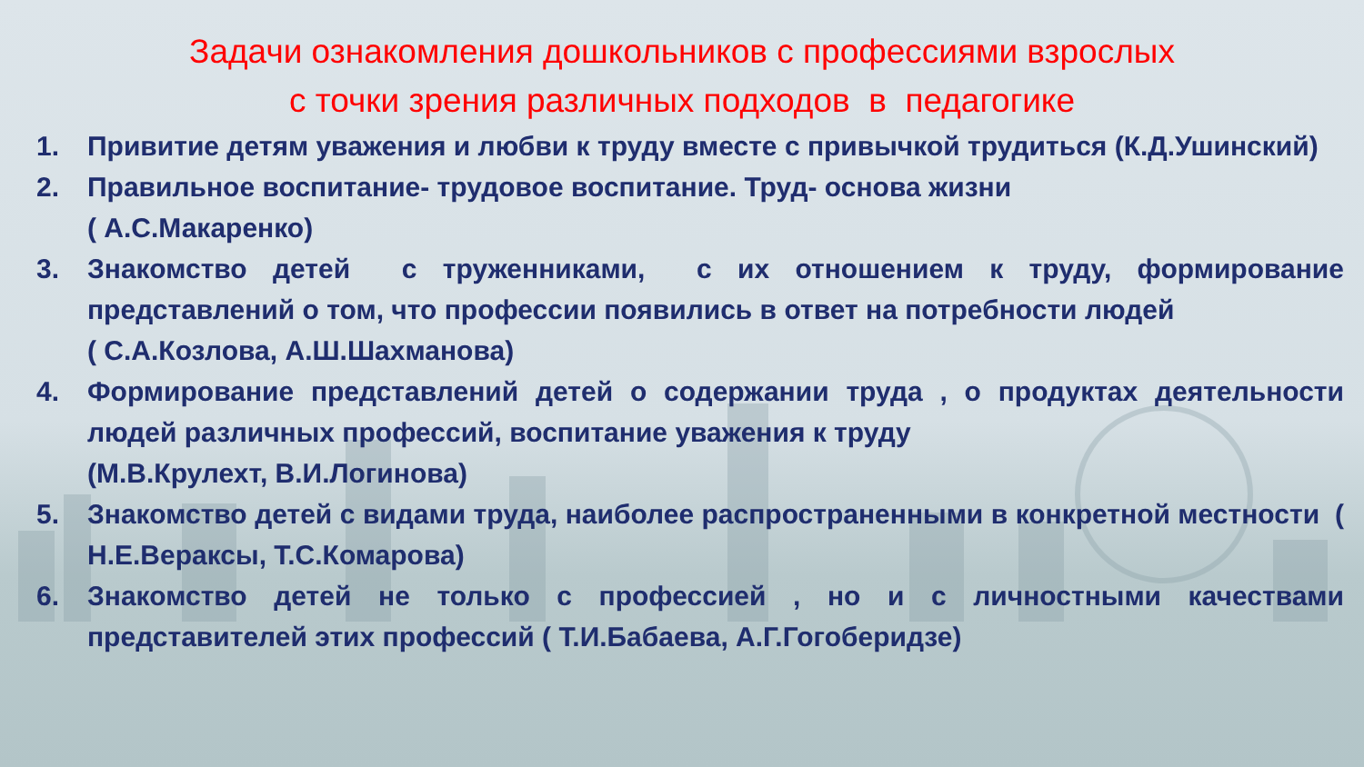Задачи ознакомления дошкольников с профессиями взрослых
с точки зрения различных подходов в педагогике
1. Привитие детям уважения и любви к труду вместе с привычкой трудиться (К.Д.Ушинский)
2. Правильное воспитание- трудовое воспитание. Труд- основа жизни
( А.С.Макаренко)
3. Знакомство детей с труженниками, с их отношением к труду, формирование представлений о том, что профессии появились в ответ на потребности людей
( С.А.Козлова, А.Ш.Шахманова)
4. Формирование представлений детей о содержании труда , о продуктах деятельности людей различных профессий, воспитание уважения к труду
(М.В.Крулехт, В.И.Логинова)
5. Знакомство детей с видами труда, наиболее распространенными в конкретной местности ( Н.Е.Вераксы, Т.С.Комарова)
6. Знакомство детей не только с профессией , но и с личностными качествами представителей этих профессий ( Т.И.Бабаева, А.Г.Гогоберидзе)